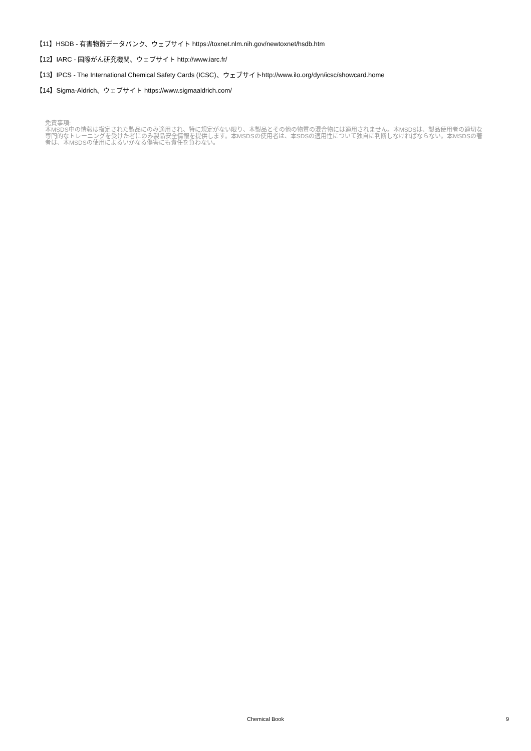【11】HSDB - 有害物質データバンク、ウェブサイト https://toxnet.nlm.nih.gov/newtoxnet/hsdb.htm
【12】IARC - 国際がん研究機関、ウェブサイト http://www.iarc.fr/
【13】IPCS - The International Chemical Safety Cards (ICSC)、ウェブサイトhttp://www.ilo.org/dyn/icsc/showcard.home
【14】Sigma-Aldrich、ウェブサイト https://www.sigmaaldrich.com/
免責事項:
本MSDS中の情報は指定された製品にのみ適用され、特に規定がない限り、本製品とその他の物質の混合物には適用されません。本MSDSは、製品使用者の適切な専門的なトレーニングを受けた者にのみ製品安全情報を提供します。本MSDSの使用者は、本SDSの適用性について独自に判断しなければならない。本MSDSの著者は、本MSDSの使用によるいかなる傷害にも責任を負わない。
Chemical Book
9